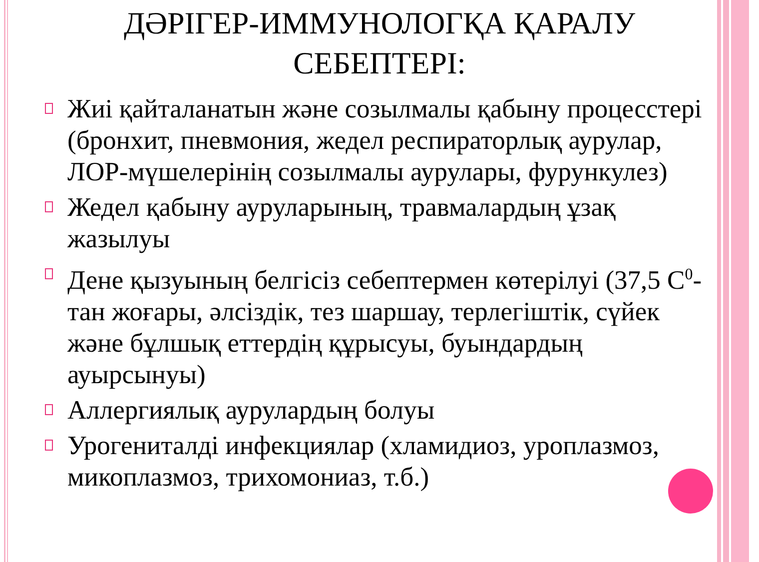ДӘРІГЕР-ИММУНОЛОГҚА ҚАРАЛУ
СЕБЕПТЕРІ:
Жиі қайталанатын және созылмалы қабыну процесстері (бронхит, пневмония, жедел респираторлық аурулар, ЛОР-мүшелерінің созылмалы аурулары, фурункулез)
Жедел қабыну ауруларының, травмалардың ұзақ жазылуы
Дене қызуының белгісіз себептермен көтерілуі (37,5 С<sup>0</sup>-тан жоғары, әлсіздік, тез шаршау, терлегіштік, сүйек және бұлшық еттердің құрысуы, буындардың ауырсынуы)
Аллергиялық аурулардың болуы
Урогениталді инфекциялар (хламидиоз, уроплазмоз, микоплазмоз, трихомониаз, т.б.)